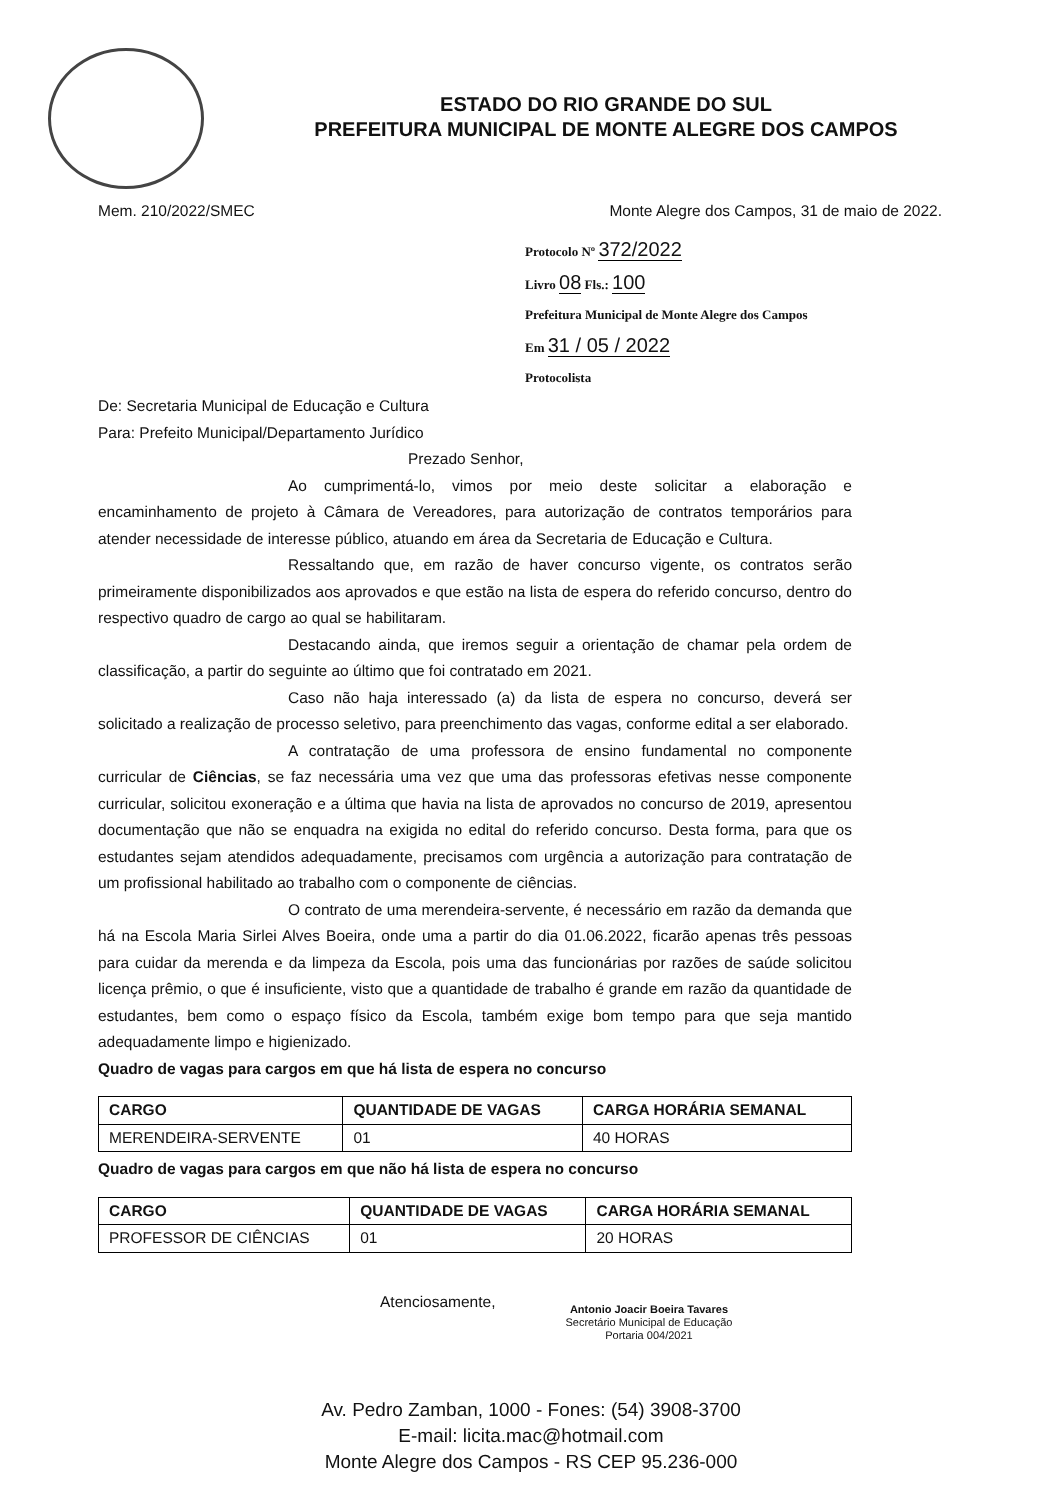ESTADO DO RIO GRANDE DO SUL
PREFEITURA MUNICIPAL DE MONTE ALEGRE DOS CAMPOS
Mem. 210/2022/SMEC Monte Alegre dos Campos, 31 de maio de 2022.
Protocolo Nº 372/2022
Livro 08 Fls.: 100
Prefeitura Municipal de Monte Alegre dos Campos
Em 31 / 05 / 2022
Protocolista
De: Secretaria Municipal de Educação e Cultura
Para: Prefeito Municipal/Departamento Jurídico
Prezado Senhor,
Ao cumprimentá-lo, vimos por meio deste solicitar a elaboração e encaminhamento de projeto à Câmara de Vereadores, para autorização de contratos temporários para atender necessidade de interesse público, atuando em área da Secretaria de Educação e Cultura.
Ressaltando que, em razão de haver concurso vigente, os contratos serão primeiramente disponibilizados aos aprovados e que estão na lista de espera do referido concurso, dentro do respectivo quadro de cargo ao qual se habilitaram.
Destacando ainda, que iremos seguir a orientação de chamar pela ordem de classificação, a partir do seguinte ao último que foi contratado em 2021.
Caso não haja interessado (a) da lista de espera no concurso, deverá ser solicitado a realização de processo seletivo, para preenchimento das vagas, conforme edital a ser elaborado.
A contratação de uma professora de ensino fundamental no componente curricular de Ciências, se faz necessária uma vez que uma das professoras efetivas nesse componente curricular, solicitou exoneração e a última que havia na lista de aprovados no concurso de 2019, apresentou documentação que não se enquadra na exigida no edital do referido concurso. Desta forma, para que os estudantes sejam atendidos adequadamente, precisamos com urgência a autorização para contratação de um profissional habilitado ao trabalho com o componente de ciências.
O contrato de uma merendeira-servente, é necessário em razão da demanda que há na Escola Maria Sirlei Alves Boeira, onde uma a partir do dia 01.06.2022, ficarão apenas três pessoas para cuidar da merenda e da limpeza da Escola, pois uma das funcionárias por razões de saúde solicitou licença prêmio, o que é insuficiente, visto que a quantidade de trabalho é grande em razão da quantidade de estudantes, bem como o espaço físico da Escola, também exige bom tempo para que seja mantido adequadamente limpo e higienizado.
Quadro de vagas para cargos em que há lista de espera no concurso
| CARGO | QUANTIDADE DE VAGAS | CARGA HORÁRIA SEMANAL |
| --- | --- | --- |
| MERENDEIRA-SERVENTE | 01 | 40 HORAS |
Quadro de vagas para cargos em que não há lista de espera no concurso
| CARGO | QUANTIDADE DE VAGAS | CARGA HORÁRIA SEMANAL |
| --- | --- | --- |
| PROFESSOR DE CIÊNCIAS | 01 | 20 HORAS |
Atenciosamente,
Antonio Joacir Boeira Tavares
Secretário Municipal de Educação
Portaria 004/2021
Av. Pedro Zamban, 1000 - Fones: (54) 3908-3700
E-mail: licita.mac@hotmail.com
Monte Alegre dos Campos - RS CEP 95.236-000